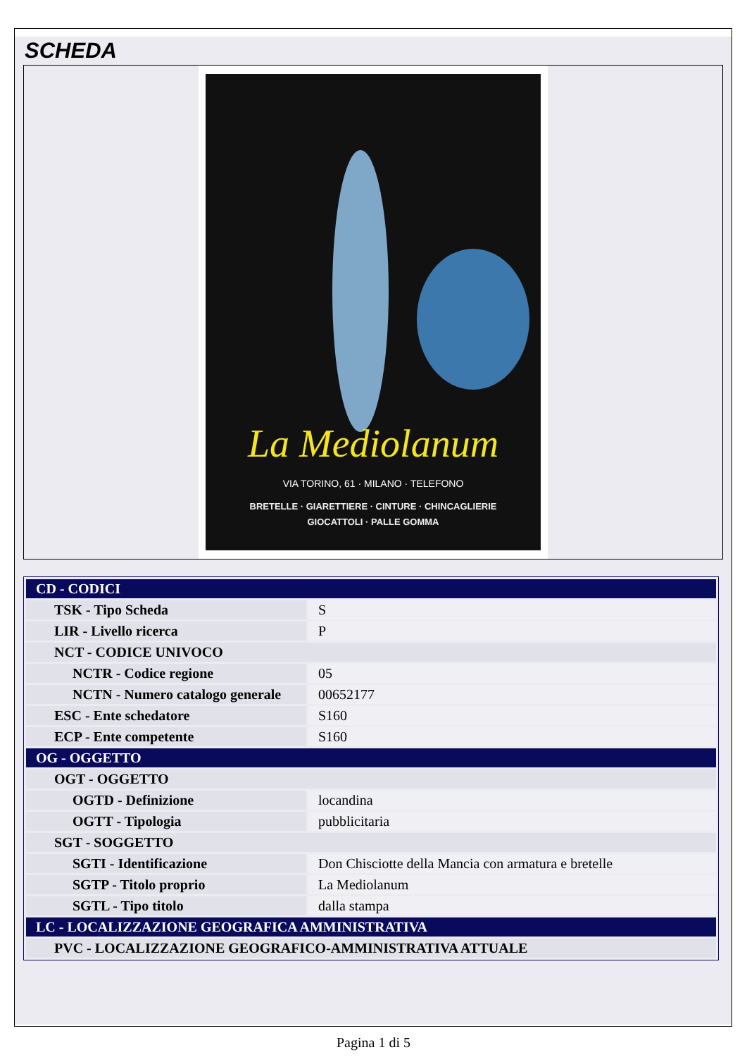SCHEDA
La Mediolanum
VIA TORINO, 61 · MILANO · TELEFONO
BRETELLE · GIARETTIERE · CINTURE · CHINCAGLIERIE
GIOCATTOLI · PALLE GOMMA
| CD - CODICI | |
| TSK - Tipo Scheda | S |
| LIR - Livello ricerca | P |
| NCT - CODICE UNIVOCO | |
| NCTR - Codice regione | 05 |
| NCTN - Numero catalogo generale | 00652177 |
| ESC - Ente schedatore | S160 |
| ECP - Ente competente | S160 |
| OG - OGGETTO | |
| OGT - OGGETTO | |
| OGTD - Definizione | locandina |
| OGTT - Tipologia | pubblicitaria |
| SGT - SOGGETTO | |
| SGTI - Identificazione | Don Chisciotte della Mancia con armatura e bretelle |
| SGTP - Titolo proprio | La Mediolanum |
| SGTL - Tipo titolo | dalla stampa |
| LC - LOCALIZZAZIONE GEOGRAFICA AMMINISTRATIVA | |
| PVC - LOCALIZZAZIONE GEOGRAFICO-AMMINISTRATIVA ATTUALE | |
Pagina 1 di 5